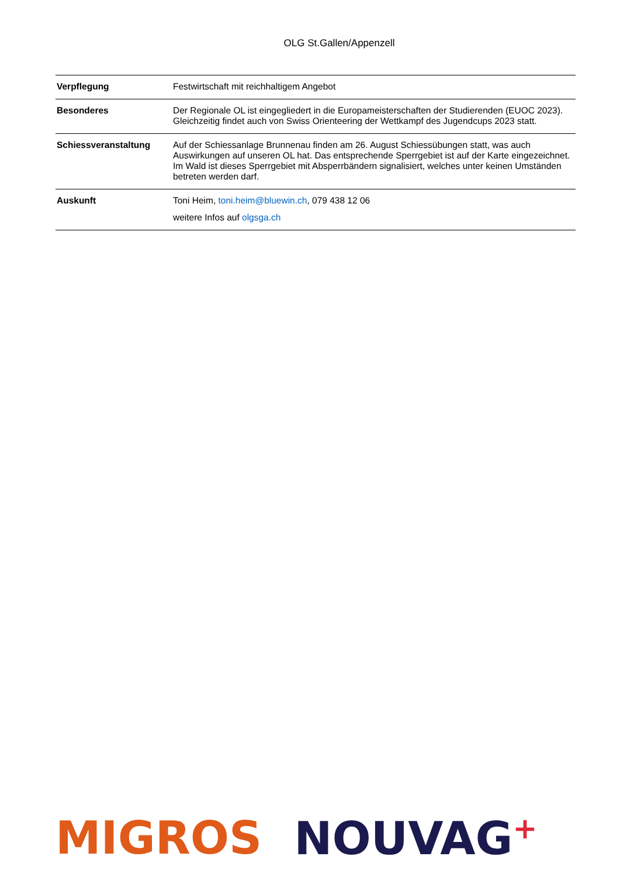OLG St.Gallen/Appenzell
| Verpflegung | Festwirtschaft mit reichhaltigem Angebot |
| Besonderes | Der Regionale OL ist eingegliedert in die Europameisterschaften der Studierenden (EUOC 2023). Gleichzeitig findet auch von Swiss Orienteering der Wettkampf des Jugendcups 2023 statt. |
| Schiessveranstaltung | Auf der Schiessanlage Brunnenau finden am 26. August Schiessübungen statt, was auch Auswirkungen auf unseren OL hat. Das entsprechende Sperrgebiet ist auf der Karte eingezeichnet. Im Wald ist dieses Sperrgebiet mit Absperrbändern signalisiert, welches unter keinen Umständen betreten werden darf. |
| Auskunft | Toni Heim, toni.heim@bluewin.ch , 079 438 12 06 weitere Infos auf olgsga.ch |
MIGROS NOUVAG<sup>+</sup>